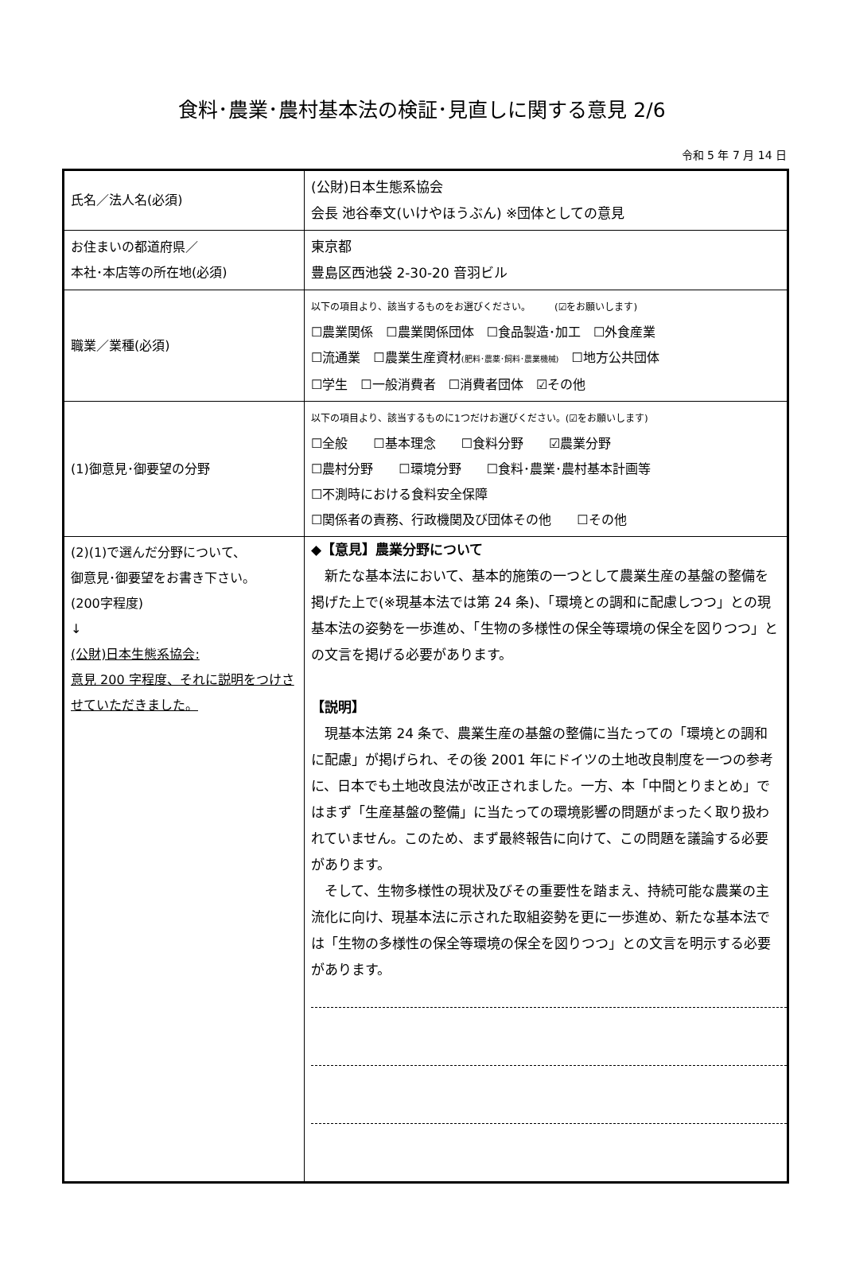食料･農業･農村基本法の検証･見直しに関する意見 2/6
令和 5 年 7 月 14 日
| 氏名／法人名(必須) | (公財)日本生態系協会 会長 池谷奉文(いけやほうぶん) ※団体としての意見 |
| お住まいの都道府県／ 本社･本店等の所在地(必須) | 東京都 豊島区西池袋 2-30-20 音羽ビル |
| 職業／業種(必須) | 以下の項目より、該当するものをお選びください。 (☑をお願いします) ☐農業関係 ☐農業関係団体 ☐食品製造･加工 ☐外食産業 ☐流通業 ☐農業生産資材 (肥料･農薬･飼料･農業機械) ☐地方公共団体 ☐学生 ☐一般消費者 ☐消費者団体 ☑その他 |
| (1)御意見･御要望の分野 | 以下の項目より、該当するものに1つだけお選びください。(☑をお願いします) ☐全般 ☐基本理念 ☐食料分野 ☑農業分野 ☐農村分野 ☐環境分野 ☐食料･農業･農村基本計画等 ☐不測時における食料安全保障 ☐関係者の責務、行政機関及び団体その他 ☐その他 |
| (2)(1)で選んだ分野について、 御意見･御要望をお書き下さい。 (200字程度) ↓ (公財)日本生態系協会: 意見 200 字程度、それに説明をつけさせていただきました。 | ◆【意見】農業分野について 新たな基本法において、基本的施策の一つとして農業生産の基盤の整備を掲げた上で(※現基本法では第 24 条)、「環境との調和に配慮しつつ」との現基本法の姿勢を一歩進め、「生物の多様性の保全等環境の保全を図りつつ」との文言を掲げる必要があります。 【説明】 現基本法第 24 条で、農業生産の基盤の整備に当たっての「環境との調和に配慮」が掲げられ、その後 2001 年にドイツの土地改良制度を一つの参考に、日本でも土地改良法が改正されました。一方、本「中間とりまとめ」ではまず「生産基盤の整備」に当たっての環境影響の問題がまったく取り扱われていません。このため、まず最終報告に向けて、この問題を議論する必要があります。 そして、生物多様性の現状及びその重要性を踏まえ、持続可能な農業の主流化に向け、現基本法に示された取組姿勢を更に一歩進め、新たな基本法では「生物の多様性の保全等環境の保全を図りつつ」との文言を明示する必要があります。 |